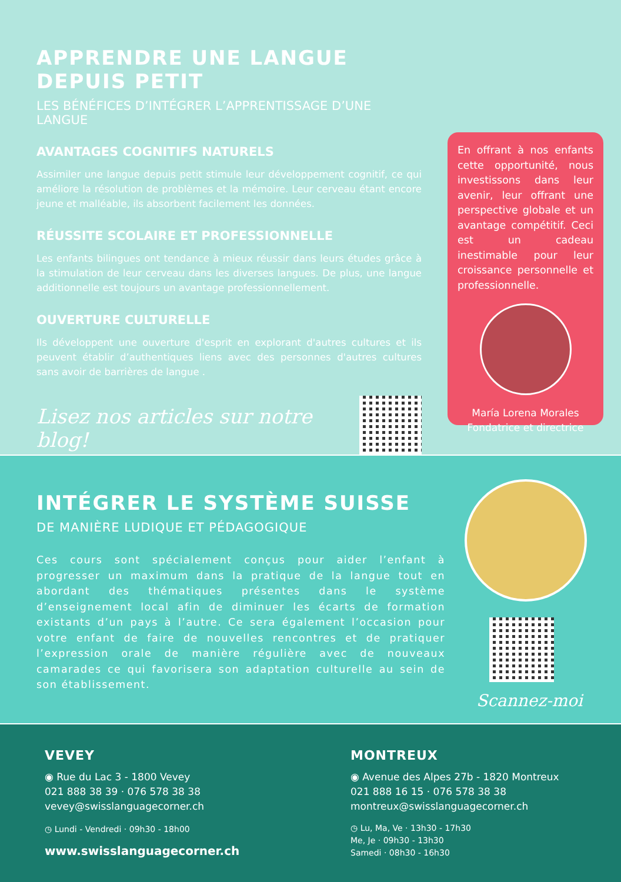APPRENDRE UNE LANGUE DEPUIS PETIT
LES BÉNÉFICES D’INTÉGRER L’APPRENTISSAGE D’UNE LANGUE
AVANTAGES COGNITIFS NATURELS
Assimiler une langue depuis petit stimule leur développement cognitif, ce qui améliore la résolution de problèmes et la mémoire. Leur cerveau étant encore jeune et malléable, ils absorbent facilement les données.
RÉUSSITE SCOLAIRE ET PROFESSIONNELLE
Les enfants bilingues ont tendance à mieux réussir dans leurs études grâce à la stimulation de leur cerveau dans les diverses langues. De plus, une langue additionnelle est toujours un avantage professionnellement.
OUVERTURE CULTURELLE
Ils développent une ouverture d'esprit en explorant d'autres cultures et ils peuvent établir d’authentiques liens avec des personnes d'autres cultures sans avoir de barrières de langue .
Lisez nos articles sur notre blog!
En offrant à nos enfants cette opportunité, nous investissons dans leur avenir, leur offrant une perspective globale et un avantage compétitif. Ceci est un cadeau inestimable pour leur croissance personnelle et professionnelle.
María Lorena Morales
Fondatrice et directrice
INTÉGRER LE SYSTÈME SUISSE
DE MANIÈRE LUDIQUE ET PÉDAGOGIQUE
Ces cours sont spécialement conçus pour aider l’enfant à progresser un maximum dans la pratique de la langue tout en abordant des thématiques présentes dans le système d’enseignement local afin de diminuer les écarts de formation existants d’un pays à l’autre. Ce sera également l’occasion pour votre enfant de faire de nouvelles rencontres et de pratiquer l’expression orale de manière régulière avec de nouveaux camarades ce qui favorisera son adaptation culturelle au sein de son établissement.
Scannez-moi
VEVEY
◉ Rue du Lac 3 - 1800 Vevey
021 888 38 39 · 076 578 38 38
vevey@swisslanguagecorner.ch
◷ Lundi - Vendredi · 09h30 - 18h00
www.swisslanguagecorner.ch
MONTREUX
◉ Avenue des Alpes 27b - 1820 Montreux
021 888 16 15 · 076 578 38 38
montreux@swisslanguagecorner.ch
◷ Lu, Ma, Ve · 13h30 - 17h30
Me, Je · 09h30 - 13h30
Samedi · 08h30 - 16h30